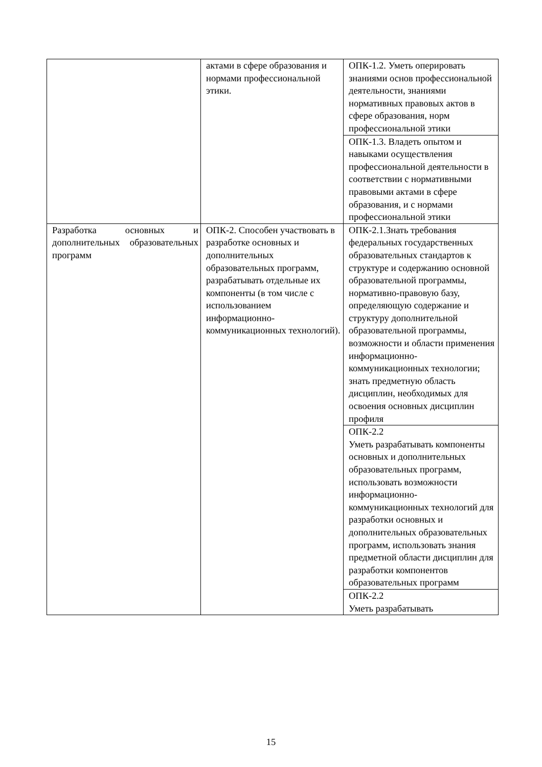| | актами в сфере образования и нормами профессиональной этики. | ОПК-1.2. Уметь оперировать знаниями основ профессиональной деятельности, знаниями нормативных правовых актов в сфере образования, норм профессиональной этики |
| | | ОПК-1.3. Владеть опытом и навыками осуществления профессиональной деятельности в соответствии с нормативными правовыми актами в сфере образования, и с нормами профессиональной этики |
| Разработка основных и дополнительных образовательных программ | ОПК-2. Способен участвовать в разработке основных и дополнительных образовательных программ, разрабатывать отдельные их компоненты (в том числе с использованием информационно-коммуникационных технологий). | ОПК-2.1.Знать требования федеральных государственных образовательных стандартов к структуре и содержанию основной образовательной программы, нормативно-правовую базу, определяющую содержание и структуру дополнительной образовательной программы, возможности и области применения информационно-коммуникационных технологии; знать предметную область дисциплин, необходимых для освоения основных дисциплин профиля |
| | | ОПК-2.2 Уметь разрабатывать компоненты основных и дополнительных образовательных программ, использовать возможности информационно-коммуникационных технологий для разработки основных и дополнительных образовательных программ, использовать знания предметной области дисциплин для разработки компонентов образовательных программ |
| | | ОПК-2.2 Уметь разрабатывать |
15